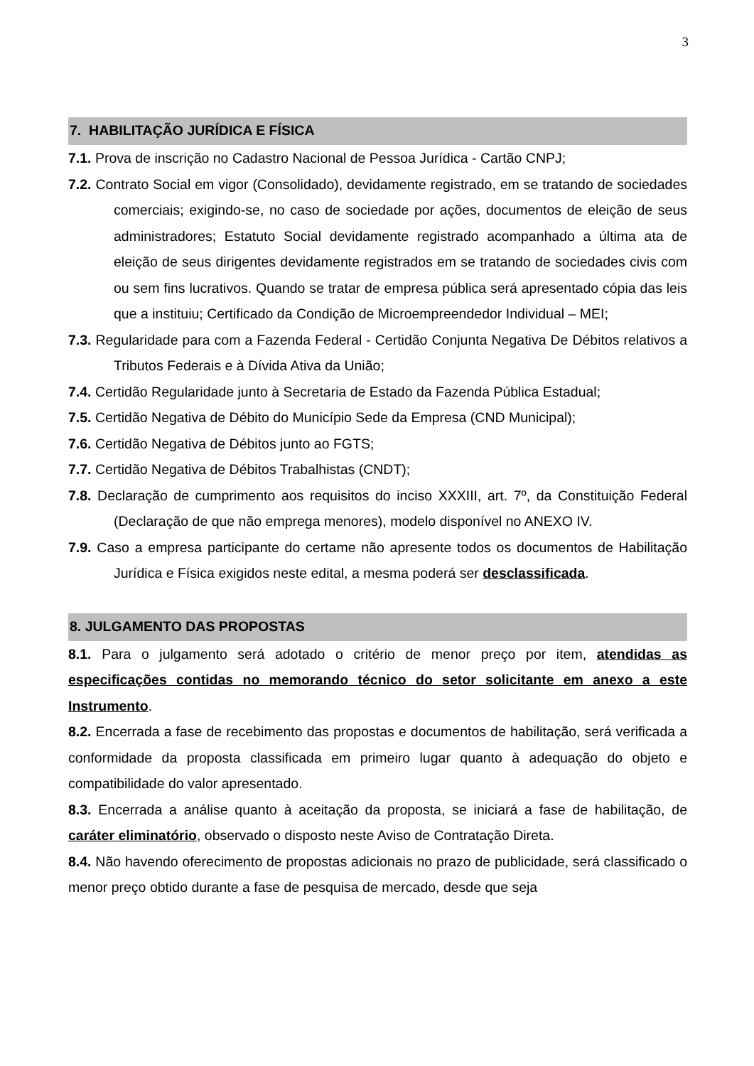3
7. HABILITAÇÃO JURÍDICA E FÍSICA
7.1. Prova de inscrição no Cadastro Nacional de Pessoa Jurídica - Cartão CNPJ;
7.2. Contrato Social em vigor (Consolidado), devidamente registrado, em se tratando de sociedades comerciais; exigindo-se, no caso de sociedade por ações, documentos de eleição de seus administradores; Estatuto Social devidamente registrado acompanhado a última ata de eleição de seus dirigentes devidamente registrados em se tratando de sociedades civis com ou sem fins lucrativos. Quando se tratar de empresa pública será apresentado cópia das leis que a instituiu; Certificado da Condição de Microempreendedor Individual – MEI;
7.3. Regularidade para com a Fazenda Federal - Certidão Conjunta Negativa De Débitos relativos a Tributos Federais e à Dívida Ativa da União;
7.4. Certidão Regularidade junto à Secretaria de Estado da Fazenda Pública Estadual;
7.5. Certidão Negativa de Débito do Município Sede da Empresa (CND Municipal);
7.6. Certidão Negativa de Débitos junto ao FGTS;
7.7. Certidão Negativa de Débitos Trabalhistas (CNDT);
7.8. Declaração de cumprimento aos requisitos do inciso XXXIII, art. 7º, da Constituição Federal (Declaração de que não emprega menores), modelo disponível no ANEXO IV.
7.9. Caso a empresa participante do certame não apresente todos os documentos de Habilitação Jurídica e Física exigidos neste edital, a mesma poderá ser desclassificada.
8. JULGAMENTO DAS PROPOSTAS
8.1. Para o julgamento será adotado o critério de menor preço por item, atendidas as especificações contidas no memorando técnico do setor solicitante em anexo a este Instrumento.
8.2. Encerrada a fase de recebimento das propostas e documentos de habilitação, será verificada a conformidade da proposta classificada em primeiro lugar quanto à adequação do objeto e compatibilidade do valor apresentado.
8.3. Encerrada a análise quanto à aceitação da proposta, se iniciará a fase de habilitação, de caráter eliminatório, observado o disposto neste Aviso de Contratação Direta.
8.4. Não havendo oferecimento de propostas adicionais no prazo de publicidade, será classificado o menor preço obtido durante a fase de pesquisa de mercado, desde que seja